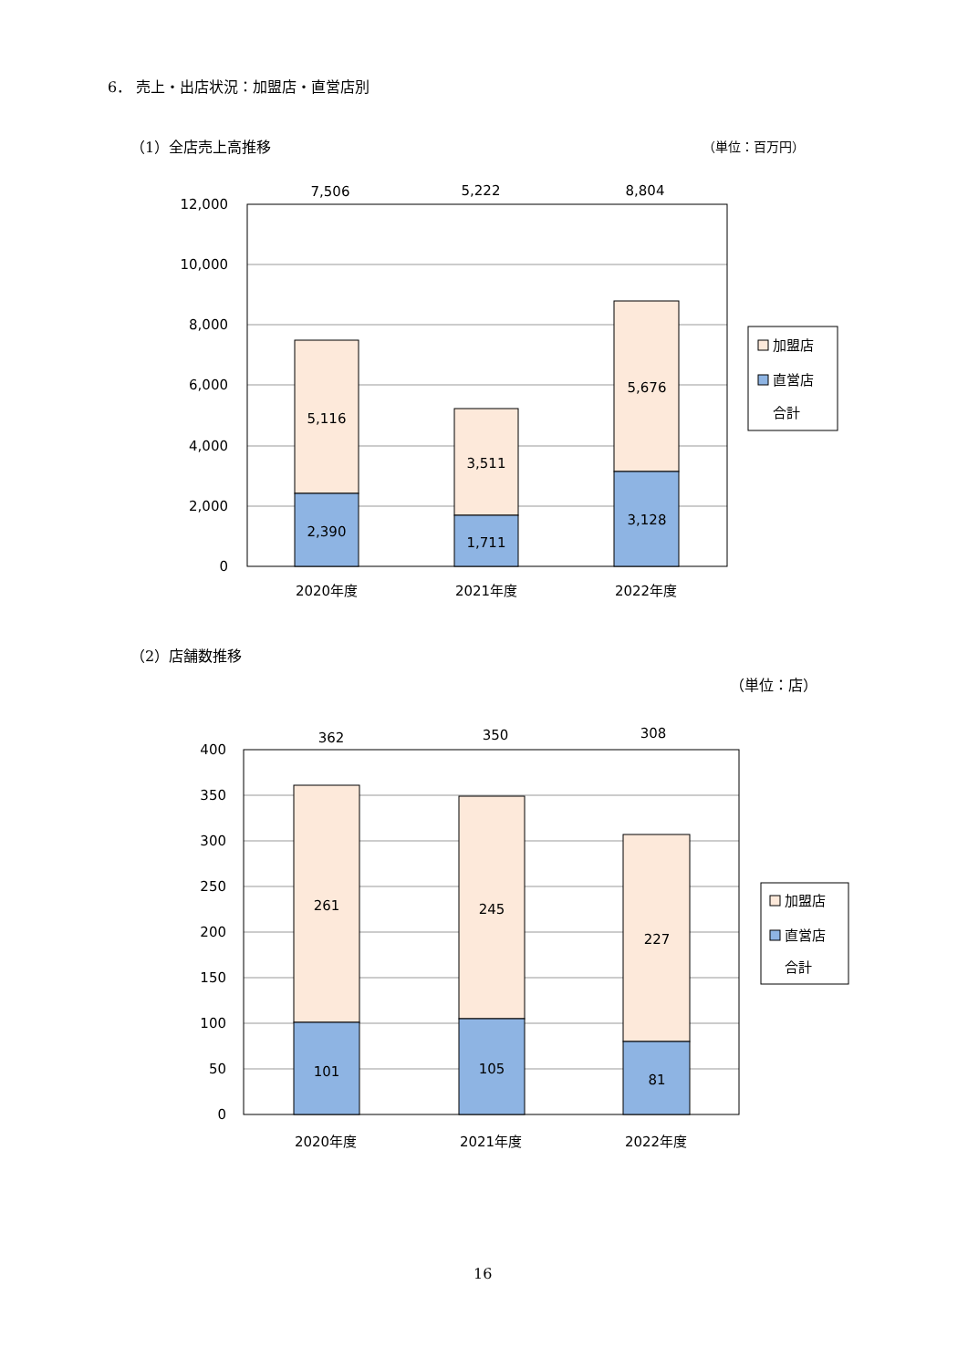6． 売上・出店状況：加盟店・直営店別
（1）全店売上高推移 （単位：百万円）
12,000
10,000
8,000
6,000
4,000
2,000
0
7,506
5,222
8,804
5,116
2,390
3,511
1,711
5,676
3,128
2020年度
2021年度
2022年度
加盟店
直営店
合計
（2）店舗数推移
（単位：店）
400
350
300
250
200
150
100
50
0
362
350
308
261
245
227
101
105
81
2020年度
2021年度
2022年度
加盟店
直営店
合計
16